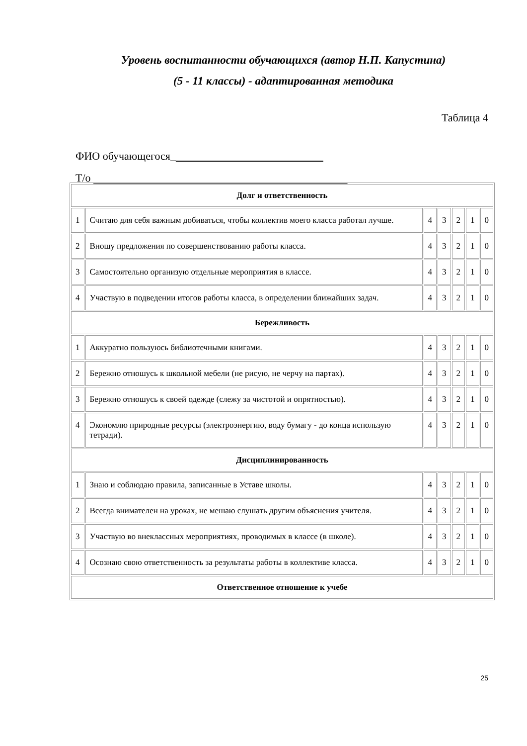Уровень воспитанности обучающихся (автор Н.П. Капустина)
(5 - 11 классы) - адаптированная методика
Таблица 4
ФИО обучающегося_
Т/о
| Долг и ответственность | | | | | | |
| 1 | Считаю для себя важным добиваться, чтобы коллектив моего класса работал лучше. | 4 | 3 | 2 | 1 | 0 |
| 2 | Вношу предложения по совершенствованию работы класса. | 4 | 3 | 2 | 1 | 0 |
| 3 | Самостоятельно организую отдельные мероприятия в классе. | 4 | 3 | 2 | 1 | 0 |
| 4 | Участвую в подведении итогов работы класса, в определении ближайших задач. | 4 | 3 | 2 | 1 | 0 |
| Бережливость | | | | | | |
| 1 | Аккуратно пользуюсь библиотечными книгами. | 4 | 3 | 2 | 1 | 0 |
| 2 | Бережно отношусь к школьной мебели (не рисую, не черчу на партах). | 4 | 3 | 2 | 1 | 0 |
| 3 | Бережно отношусь к своей одежде (слежу за чистотой и опрятностью). | 4 | 3 | 2 | 1 | 0 |
| 4 | Экономлю природные ресурсы (электроэнергию, воду бумагу - до конца использую тетради). | 4 | 3 | 2 | 1 | 0 |
| Дисциплинированность | | | | | | |
| 1 | Знаю и соблюдаю правила, записанные в Уставе школы. | 4 | 3 | 2 | 1 | 0 |
| 2 | Всегда внимателен на уроках, не мешаю слушать другим объяснения учителя. | 4 | 3 | 2 | 1 | 0 |
| 3 | Участвую во внеклассных мероприятиях, проводимых в классе (в школе). | 4 | 3 | 2 | 1 | 0 |
| 4 | Осознаю свою ответственность за результаты работы в коллективе класса. | 4 | 3 | 2 | 1 | 0 |
| Ответственное отношение к учебе | | | | | | |
25